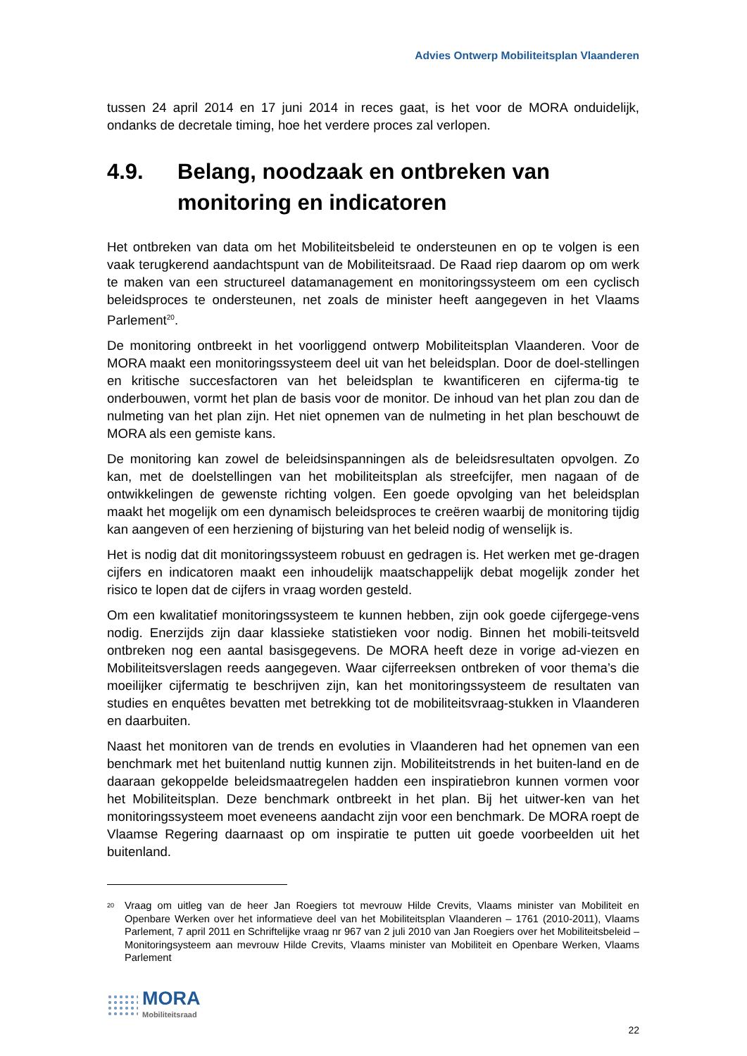Advies Ontwerp Mobiliteitsplan Vlaanderen
tussen 24 april 2014 en 17 juni 2014 in reces gaat, is het voor de MORA onduidelijk, ondanks de decretale timing, hoe het verdere proces zal verlopen.
4.9. Belang, noodzaak en ontbreken van monitoring en indicatoren
Het ontbreken van data om het Mobiliteitsbeleid te ondersteunen en op te volgen is een vaak terugkerend aandachtspunt van de Mobiliteitsraad. De Raad riep daarom op om werk te maken van een structureel datamanagement en monitoringssysteem om een cyclisch beleidsproces te ondersteunen, net zoals de minister heeft aangegeven in het Vlaams Parlement<sup>20</sup>.
De monitoring ontbreekt in het voorliggend ontwerp Mobiliteitsplan Vlaanderen. Voor de MORA maakt een monitoringssysteem deel uit van het beleidsplan. Door de doel-stellingen en kritische succesfactoren van het beleidsplan te kwantificeren en cijferma-tig te onderbouwen, vormt het plan de basis voor de monitor. De inhoud van het plan zou dan de nulmeting van het plan zijn. Het niet opnemen van de nulmeting in het plan beschouwt de MORA als een gemiste kans.
De monitoring kan zowel de beleidsinspanningen als de beleidsresultaten opvolgen. Zo kan, met de doelstellingen van het mobiliteitsplan als streefcijfer, men nagaan of de ontwikkelingen de gewenste richting volgen. Een goede opvolging van het beleidsplan maakt het mogelijk om een dynamisch beleidsproces te creëren waarbij de monitoring tijdig kan aangeven of een herziening of bijsturing van het beleid nodig of wenselijk is.
Het is nodig dat dit monitoringssysteem robuust en gedragen is. Het werken met ge-dragen cijfers en indicatoren maakt een inhoudelijk maatschappelijk debat mogelijk zonder het risico te lopen dat de cijfers in vraag worden gesteld.
Om een kwalitatief monitoringssysteem te kunnen hebben, zijn ook goede cijfergege-vens nodig. Enerzijds zijn daar klassieke statistieken voor nodig. Binnen het mobili-teitsveld ontbreken nog een aantal basisgegevens. De MORA heeft deze in vorige ad-viezen en Mobiliteitsverslagen reeds aangegeven. Waar cijferreeksen ontbreken of voor thema’s die moeilijker cijfermatig te beschrijven zijn, kan het monitoringssysteem de resultaten van studies en enquêtes bevatten met betrekking tot de mobiliteitsvraag-stukken in Vlaanderen en daarbuiten.
Naast het monitoren van de trends en evoluties in Vlaanderen had het opnemen van een benchmark met het buitenland nuttig kunnen zijn. Mobiliteitstrends in het buiten-land en de daaraan gekoppelde beleidsmaatregelen hadden een inspiratiebron kunnen vormen voor het Mobiliteitsplan. Deze benchmark ontbreekt in het plan. Bij het uitwer-ken van het monitoringssysteem moet eveneens aandacht zijn voor een benchmark. De MORA roept de Vlaamse Regering daarnaast op om inspiratie te putten uit goede voorbeelden uit het buitenland.
<sup>20</sup> Vraag om uitleg van de heer Jan Roegiers tot mevrouw Hilde Crevits, Vlaams minister van Mobiliteit en Openbare Werken over het informatieve deel van het Mobiliteitsplan Vlaanderen – 1761 (2010-2011), Vlaams Parlement, 7 april 2011 en Schriftelijke vraag nr 967 van 2 juli 2010 van Jan Roegiers over het Mobiliteitsbeleid – Monitoringsysteem aan mevrouw Hilde Crevits, Vlaams minister van Mobiliteit en Openbare Werken, Vlaams Parlement
MORA
Mobiliteitsraad
22